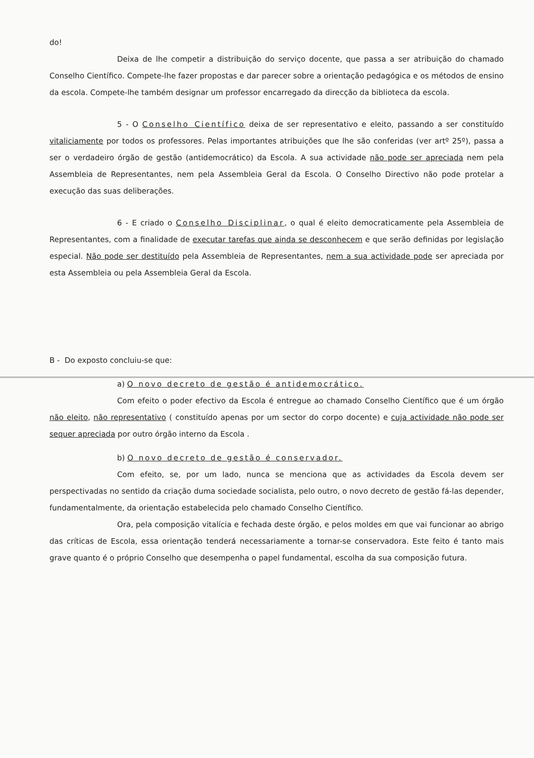do!
Deixa de lhe competir a distribuição do serviço docente, que passa a ser atribuição do chamado Conselho Científico. Compete-lhe fazer propostas e dar parecer sobre a orientação pedagógica e os métodos de ensino da escola. Compete-lhe também designar um professor encarregado da direcção da biblioteca da escola.
5 - O Conselho Científico deixa de ser representativo e eleito, passando a ser constituído vitaliciamente por todos os professores. Pelas importantes atribuições que lhe são conferidas (ver artº 25º), passa a ser o verdadeiro órgão de gestão (antidemocrático) da Escola. A sua actividade não pode ser apreciada nem pela Assembleia de Representantes, nem pela Assembleia Geral da Escola. O Conselho Directivo não pode protelar a execução das suas deliberações.
6 - E criado o Conselho Disciplinar, o qual é eleito democraticamente pela Assembleia de Representantes, com a finalidade de executar tarefas que ainda se desconhecem e que serão definidas por legislação especial. Não pode ser destituído pela Assembleia de Representantes, nem a sua actividade pode ser apreciada por esta Assembleia ou pela Assembleia Geral da Escola.
B - Do exposto concluiu-se que:
a) O novo decreto de gestão é antidemocrático.
Com efeito o poder efectivo da Escola é entregue ao chamado Conselho Científico que é um órgão não eleito, não representativo ( constituído apenas por um sector do corpo docente) e cuja actividade não pode ser sequer apreciada por outro órgão interno da Escola .
b) O novo decreto de gestão é conservador.
Com efeito, se, por um lado, nunca se menciona que as actividades da Escola devem ser perspectivadas no sentido da criação duma sociedade socialista, pelo outro, o novo decreto de gestão fá-las depender, fundamentalmente, da orientação estabelecida pelo chamado Conselho Científico.
Ora, pela composição vitalícia e fechada deste órgão, e pelos moldes em que vai funcionar ao abrigo das críticas de Escola, essa orientação tenderá necessariamente a tornar-se conservadora. Este feito é tanto mais grave quanto é o próprio Conselho que desempenha o papel fundamental, escolha da sua composição futura.